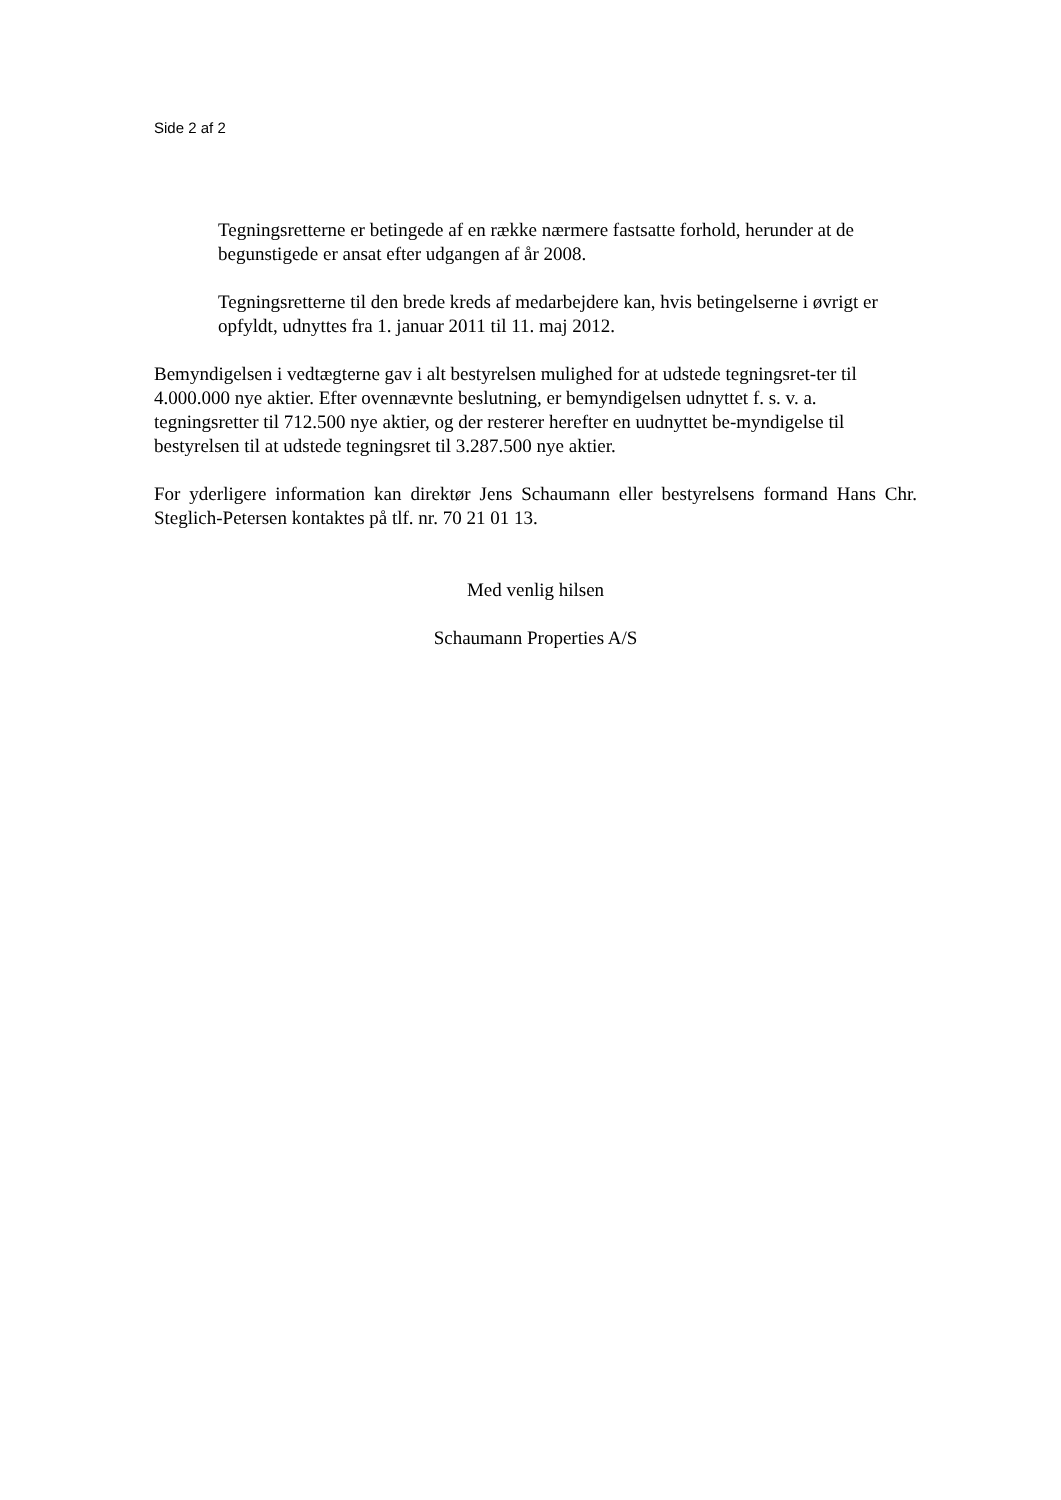Side 2 af 2
Tegningsretterne er betingede af en række nærmere fastsatte forhold, herunder at de begunstigede er ansat efter udgangen af år 2008.
Tegningsretterne til den brede kreds af medarbejdere kan, hvis betingelserne i øvrigt er opfyldt, udnyttes fra 1. januar 2011 til 11. maj 2012.
Bemyndigelsen i vedtægterne gav i alt bestyrelsen mulighed for at udstede tegningsret-ter til 4.000.000 nye aktier. Efter ovennævnte beslutning, er bemyndigelsen udnyttet f. s. v. a. tegningsretter til 712.500 nye aktier, og der resterer herefter en uudnyttet be-myndigelse til bestyrelsen til at udstede tegningsret til 3.287.500 nye aktier.
For yderligere information kan direktør Jens Schaumann eller bestyrelsens formand Hans Chr. Steglich-Petersen kontaktes på tlf. nr. 70 21 01 13.
Med venlig hilsen
Schaumann Properties A/S